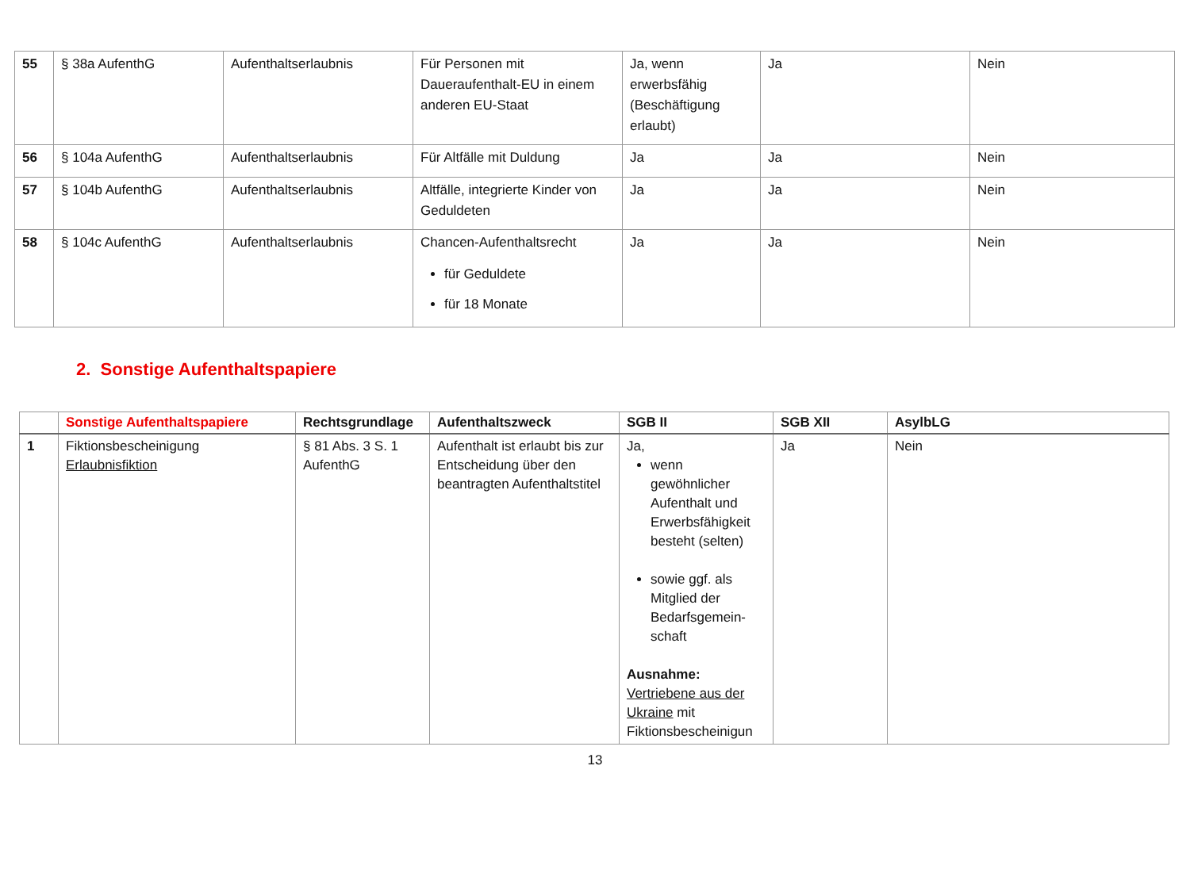| 55 | § 38a AufenthG | Aufenthaltserlaubnis | Für Personen mit Daueraufenthalt-EU in einem anderen EU-Staat | Ja, wenn erwerbsfähig (Beschäftigung erlaubt) | Ja | Nein |
| 56 | § 104a AufenthG | Aufenthaltserlaubnis | Für Altfälle mit Duldung | Ja | Ja | Nein |
| 57 | § 104b AufenthG | Aufenthaltserlaubnis | Altfälle, integrierte Kinder von Geduldeten | Ja | Ja | Nein |
| 58 | § 104c AufenthG | Aufenthaltserlaubnis | Chancen-Aufenthaltsrecht für Geduldete für 18 Monate | Ja | Ja | Nein |
2. Sonstige Aufenthaltspapiere
| | Sonstige Aufenthaltspapiere | Rechtsgrundlage | Aufenthaltszweck | SGB II | SGB XII | AsylbLG |
| --- | --- | --- | --- | --- | --- | --- |
| 1 | Fiktionsbescheinigung Erlaubnisfiktion | § 81 Abs. 3 S. 1 AufenthG | Aufenthalt ist erlaubt bis zur Entscheidung über den beantragten Aufenthaltstitel | Ja, wenn gewöhnlicher Aufenthalt und Erwerbsfähigkeit besteht (selten) sowie ggf. als Mitglied der Bedarfsgemein-schaft Ausnahme: Vertriebene aus der Ukraine mit Fiktionsbescheinigun | Ja | Nein |
13